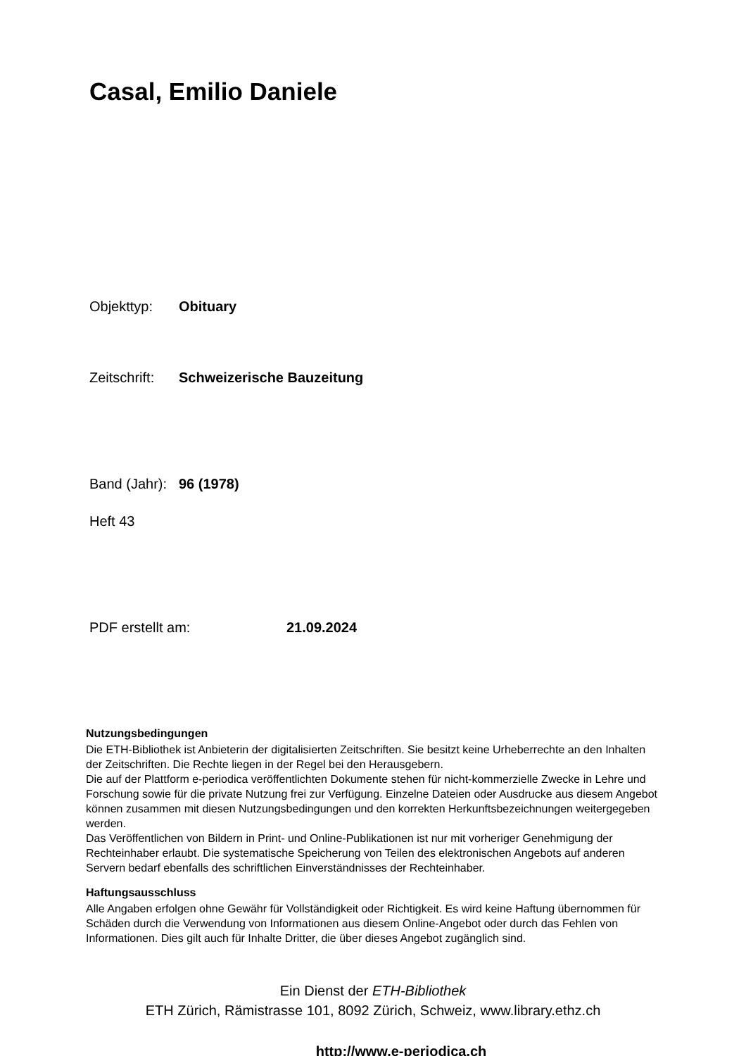Casal, Emilio Daniele
Objekttyp: Obituary
Zeitschrift: Schweizerische Bauzeitung
Band (Jahr): 96 (1978)
Heft 43
PDF erstellt am: 21.09.2024
Nutzungsbedingungen
Die ETH-Bibliothek ist Anbieterin der digitalisierten Zeitschriften. Sie besitzt keine Urheberrechte an den Inhalten der Zeitschriften. Die Rechte liegen in der Regel bei den Herausgebern.
Die auf der Plattform e-periodica veröffentlichten Dokumente stehen für nicht-kommerzielle Zwecke in Lehre und Forschung sowie für die private Nutzung frei zur Verfügung. Einzelne Dateien oder Ausdrucke aus diesem Angebot können zusammen mit diesen Nutzungsbedingungen und den korrekten Herkunftsbezeichnungen weitergegeben werden.
Das Veröffentlichen von Bildern in Print- und Online-Publikationen ist nur mit vorheriger Genehmigung der Rechteinhaber erlaubt. Die systematische Speicherung von Teilen des elektronischen Angebots auf anderen Servern bedarf ebenfalls des schriftlichen Einverständnisses der Rechteinhaber.
Haftungsausschluss
Alle Angaben erfolgen ohne Gewähr für Vollständigkeit oder Richtigkeit. Es wird keine Haftung übernommen für Schäden durch die Verwendung von Informationen aus diesem Online-Angebot oder durch das Fehlen von Informationen. Dies gilt auch für Inhalte Dritter, die über dieses Angebot zugänglich sind.
Ein Dienst der ETH-Bibliothek
ETH Zürich, Rämistrasse 101, 8092 Zürich, Schweiz, www.library.ethz.ch
http://www.e-periodica.ch